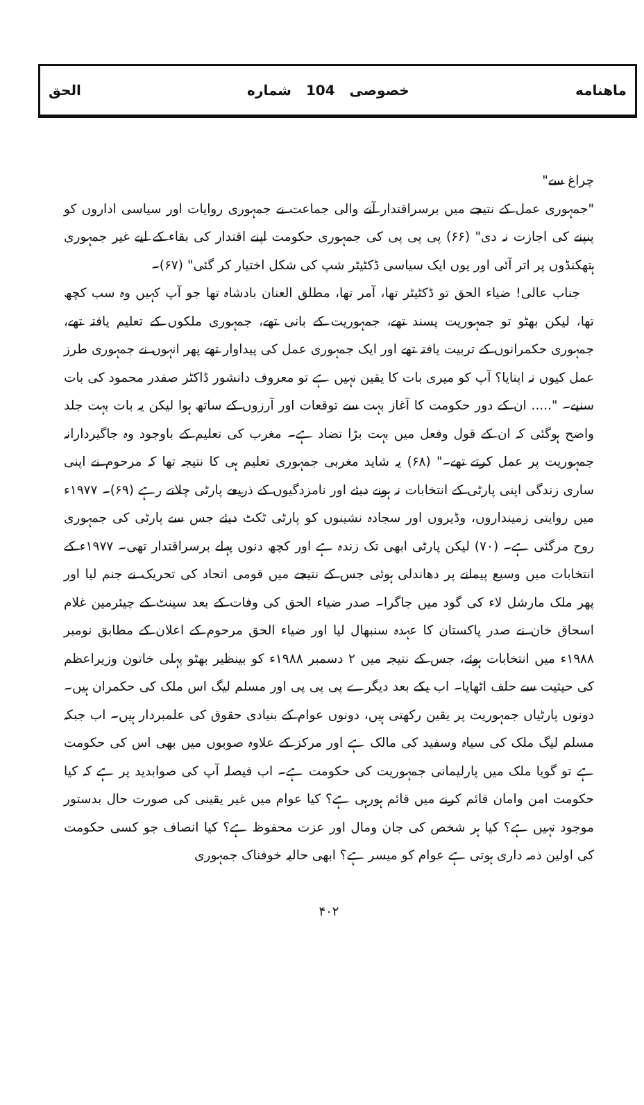ماهنامه خصوصی 104 شماره الحق
چراغ سے"
"جمہوری عمل کے نتیجے میں برسراقتدار آنے والی جماعت نے جمہوری روایات اور سیاسی اداروں کو پنپنے کی اجازت نہ دی" (۶۶) پی پی پی کی جمہوری حکومت اپنے اقتدار کی بقاء کے لیے غیر جمہوری ہتھکنڈوں پر اتر آئی اور یوں ایک سیاسی ڈکٹیٹر شپ کی شکل اختیار کر گئی" (۶۷)۔
جناب عالی! ضیاء الحق تو ڈکٹیٹر تھا، آمر تھا، مطلق العنان بادشاہ تھا جو آپ کہیں وہ سب کچھ تھا، لیکن بھٹو تو جمہوریت پسند تھے، جمہوریت کے بانی تھے، جمہوری ملکوں کے تعلیم یافتہ تھے، جمہوری حکمرانوں کے تربیت یافتہ تھے اور ایک جمہوری عمل کی پیداوار تھے پھر انہوں نے جمہوری طرز عمل کیوں نہ اپنایا؟ آپ کو میری بات کا یقین نہیں ہے تو معروف دانشور ڈاکٹر صفدر محمود کی بات سنیے۔ "..... ان کے دور حکومت کا آغاز بہت سے توقعات اور آرزوں کے ساتھ ہوا لیکن یہ بات بہت جلد واضح ہوگئی کہ ان کے قول وفعل میں بہت بڑا تضاد ہے۔ مغرب کی تعلیم کے باوجود وہ جاگیردارانہ جمہوریت پر عمل کرتے تھے۔" (۶۸) یہ شاید مغربی جمہوری تعلیم ہی کا نتیجہ تھا کہ مرحوم نے اپنی ساری زندگی اپنی پارٹی کے انتخابات نہ ہونے دیئے اور نامزدگیوں کے ذریعے پارٹی چلاتے رہے (۶۹)۔ ۱۹۷۷ء میں روایتی زمینداروں، وڈیروں اور سجادہ نشینوں کو پارٹی ٹکٹ دیئے جس سے پارٹی کی جمہوری روح مرگئی ہے۔ (۷۰) لیکن پارٹی ابھی تک زندہ ہے اور کچھ دنوں پہلے برسراقتدار تھی۔ ۱۹۷۷ء کے انتخابات میں وسیع پیمانے پر دھاندلی ہوئی جس کے نتیجے میں قومی اتحاد کی تحریک نے جنم لیا اور پھر ملک مارشل لاء کی گود میں جاگرا۔ صدر ضیاء الحق کی وفات کے بعد سینٹ کے چیئرمین غلام اسحاق خان نے صدر پاکستان کا عہدہ سنبھال لیا اور ضیاء الحق مرحوم کے اعلان کے مطابق نومبر ۱۹۸۸ء میں انتخابات ہوئے، جس کے نتیجہ میں ۲ دسمبر ۱۹۸۸ء کو بینظیر بھٹو پہلی خاتون وزیراعظم کی حیثیت سے حلف اٹھایا۔ اب یکے بعد دیگرے پی پی پی اور مسلم لیگ اس ملک کی حکمران ہیں۔ دونوں پارٹیاں جمہوریت پر یقین رکھتی ہیں، دونوں عوام کے بنیادی حقوق کی علمبردار ہیں۔ اب جبکہ مسلم لیگ ملک کی سیاہ وسفید کی مالک ہے اور مرکز کے علاوہ صوبوں میں بھی اس کی حکومت ہے تو گویا ملک میں پارلیمانی جمہوریت کی حکومت ہے۔ اب فیصلہ آپ کی صوابدید پر ہے کہ کیا حکومت امن وامان قائم کرنے میں قائم ہورہی ہے؟ کیا عوام میں غیر یقینی کی صورت حال بدستور موجود نہیں ہے؟ کیا ہر شخص کی جان ومال اور عزت محفوظ ہے؟ کیا انصاف جو کسی حکومت کی اولین ذمہ داری ہوتی ہے عوام کو میسر ہے؟ ابھی حالیہ خوفناک جمہوری
۴۰۲